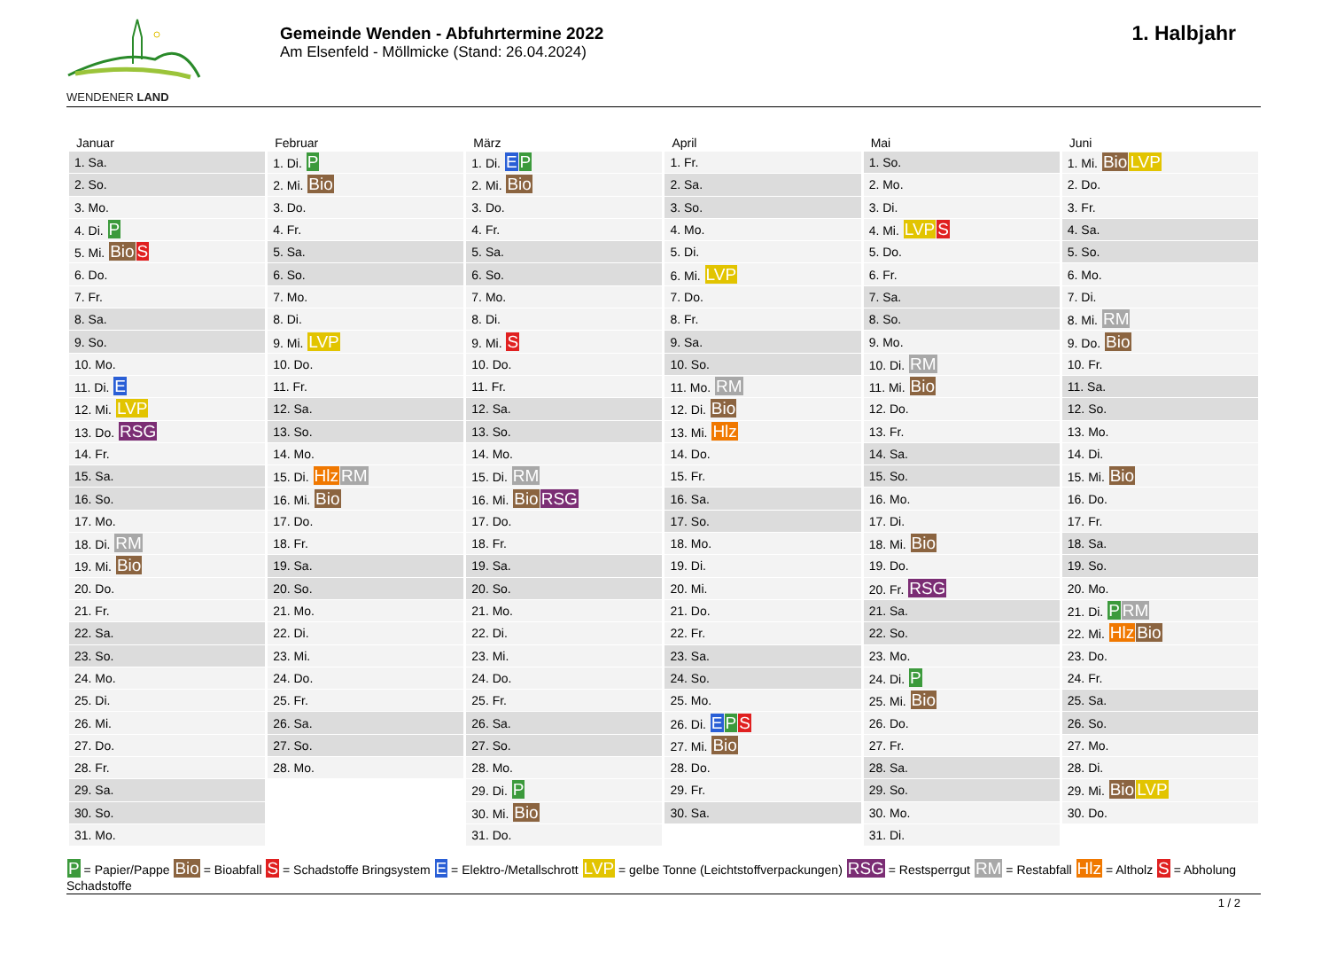WENDENER LAND
Gemeinde Wenden - Abfuhrtermine 2022
Am Elsenfeld - Möllmicke (Stand: 26.04.2024)
1. Halbjahr
| Januar | Februar | März | April | Mai | Juni |
| --- | --- | --- | --- | --- | --- |
| 1. Sa. | 1. Di. P | 1. Di. E P | 1. Fr. | 1. So. | 1. Mi. Bio LVP |
| 2. So. | 2. Mi. Bio | 2. Mi. Bio | 2. Sa. | 2. Mo. | 2. Do. |
| 3. Mo. | 3. Do. | 3. Do. | 3. So. | 3. Di. | 3. Fr. |
| 4. Di. P | 4. Fr. | 4. Fr. | 4. Mo. | 4. Mi. LVP S | 4. Sa. |
| 5. Mi. Bio S | 5. Sa. | 5. Sa. | 5. Di. | 5. Do. | 5. So. |
| 6. Do. | 6. So. | 6. So. | 6. Mi. LVP | 6. Fr. | 6. Mo. |
| 7. Fr. | 7. Mo. | 7. Mo. | 7. Do. | 7. Sa. | 7. Di. |
| 8. Sa. | 8. Di. | 8. Di. | 8. Fr. | 8. So. | 8. Mi. RM |
| 9. So. | 9. Mi. LVP | 9. Mi. S | 9. Sa. | 9. Mo. | 9. Do. Bio |
| 10. Mo. | 10. Do. | 10. Do. | 10. So. | 10. Di. RM | 10. Fr. |
| 11. Di. E | 11. Fr. | 11. Fr. | 11. Mo. RM | 11. Mi. Bio | 11. Sa. |
| 12. Mi. LVP | 12. Sa. | 12. Sa. | 12. Di. Bio | 12. Do. | 12. So. |
| 13. Do. RSG | 13. So. | 13. So. | 13. Mi. Hlz | 13. Fr. | 13. Mo. |
| 14. Fr. | 14. Mo. | 14. Mo. | 14. Do. | 14. Sa. | 14. Di. |
| 15. Sa. | 15. Di. Hlz RM | 15. Di. RM | 15. Fr. | 15. So. | 15. Mi. Bio |
| 16. So. | 16. Mi. Bio | 16. Mi. Bio RSG | 16. Sa. | 16. Mo. | 16. Do. |
| 17. Mo. | 17. Do. | 17. Do. | 17. So. | 17. Di. | 17. Fr. |
| 18. Di. RM | 18. Fr. | 18. Fr. | 18. Mo. | 18. Mi. Bio | 18. Sa. |
| 19. Mi. Bio | 19. Sa. | 19. Sa. | 19. Di. | 19. Do. | 19. So. |
| 20. Do. | 20. So. | 20. So. | 20. Mi. | 20. Fr. RSG | 20. Mo. |
| 21. Fr. | 21. Mo. | 21. Mo. | 21. Do. | 21. Sa. | 21. Di. P RM |
| 22. Sa. | 22. Di. | 22. Di. | 22. Fr. | 22. So. | 22. Mi. Hlz Bio |
| 23. So. | 23. Mi. | 23. Mi. | 23. Sa. | 23. Mo. | 23. Do. |
| 24. Mo. | 24. Do. | 24. Do. | 24. So. | 24. Di. P | 24. Fr. |
| 25. Di. | 25. Fr. | 25. Fr. | 25. Mo. | 25. Mi. Bio | 25. Sa. |
| 26. Mi. | 26. Sa. | 26. Sa. | 26. Di. E P S | 26. Do. | 26. So. |
| 27. Do. | 27. So. | 27. So. | 27. Mi. Bio | 27. Fr. | 27. Mo. |
| 28. Fr. | 28. Mo. | 28. Mo. | 28. Do. | 28. Sa. | 28. Di. |
| 29. Sa. | | 29. Di. P | 29. Fr. | 29. So. | 29. Mi. Bio LVP |
| 30. So. | | 30. Mi. Bio | 30. Sa. | 30. Mo. | 30. Do. |
| 31. Mo. | | 31. Do. | | 31. Di. | |
P = Papier/Pappe Bio = Bioabfall S = Schadstoffe Bringsystem E = Elektro-/Metallschrott LVP = gelbe Tonne (Leichtstoffverpackungen) RSG = Restsperrgut RM = Restabfall Hlz = Altholz S = Abholung Schadstoffe
1 / 2